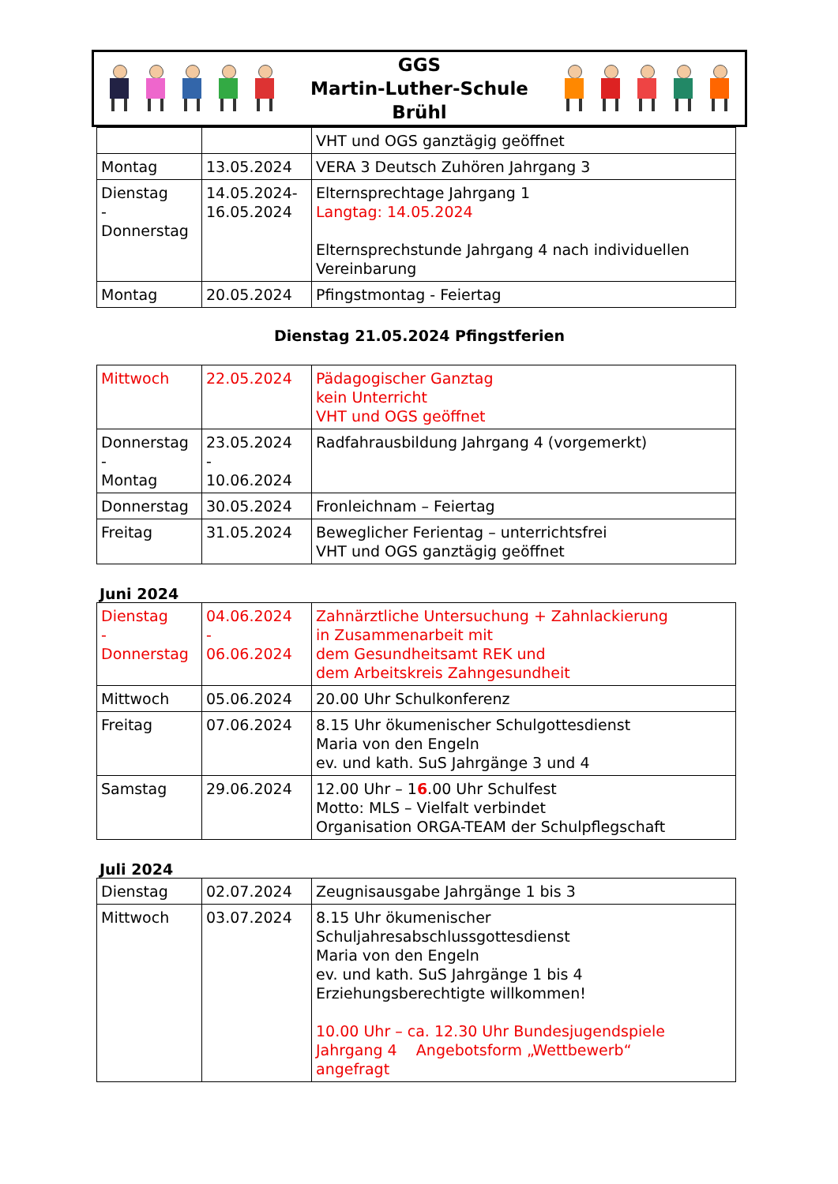GGS
Martin-Luther-Schule
Brühl
| | | VHT und OGS ganztägig geöffnet |
| Montag | 13.05.2024 | VERA 3 Deutsch Zuhören Jahrgang 3 |
| Dienstag - Donnerstag | 14.05.2024- 16.05.2024 | Elternsprechtage Jahrgang 1 Langtag: 14.05.2024 Elternsprechstunde Jahrgang 4 nach individuellen Vereinbarung |
| Montag | 20.05.2024 | Pfingstmontag - Feiertag |
Dienstag 21.05.2024 Pfingstferien
| Mittwoch | 22.05.2024 | Pädagogischer Ganztag kein Unterricht VHT und OGS geöffnet |
| Donnerstag - Montag | 23.05.2024 - 10.06.2024 | Radfahrausbildung Jahrgang 4 (vorgemerkt) |
| Donnerstag | 30.05.2024 | Fronleichnam – Feiertag |
| Freitag | 31.05.2024 | Beweglicher Ferientag – unterrichtsfrei VHT und OGS ganztägig geöffnet |
Juni 2024
| Dienstag - Donnerstag | 04.06.2024 - 06.06.2024 | Zahnärztliche Untersuchung + Zahnlackierung in Zusammenarbeit mit dem Gesundheitsamt REK und dem Arbeitskreis Zahngesundheit |
| Mittwoch | 05.06.2024 | 20.00 Uhr Schulkonferenz |
| Freitag | 07.06.2024 | 8.15 Uhr ökumenischer Schulgottesdienst Maria von den Engeln ev. und kath. SuS Jahrgänge 3 und 4 |
| Samstag | 29.06.2024 | 12.00 Uhr – 1 6 .00 Uhr Schulfest Motto: MLS – Vielfalt verbindet Organisation ORGA-TEAM der Schulpflegschaft |
Juli 2024
| Dienstag | 02.07.2024 | Zeugnisausgabe Jahrgänge 1 bis 3 |
| Mittwoch | 03.07.2024 | 8.15 Uhr ökumenischer Schuljahresabschlussgottesdienst Maria von den Engeln ev. und kath. SuS Jahrgänge 1 bis 4 Erziehungsberechtigte willkommen! 10.00 Uhr – ca. 12.30 Uhr Bundesjugendspiele Jahrgang 4 Angebotsform „Wettbewerb“ angefragt |